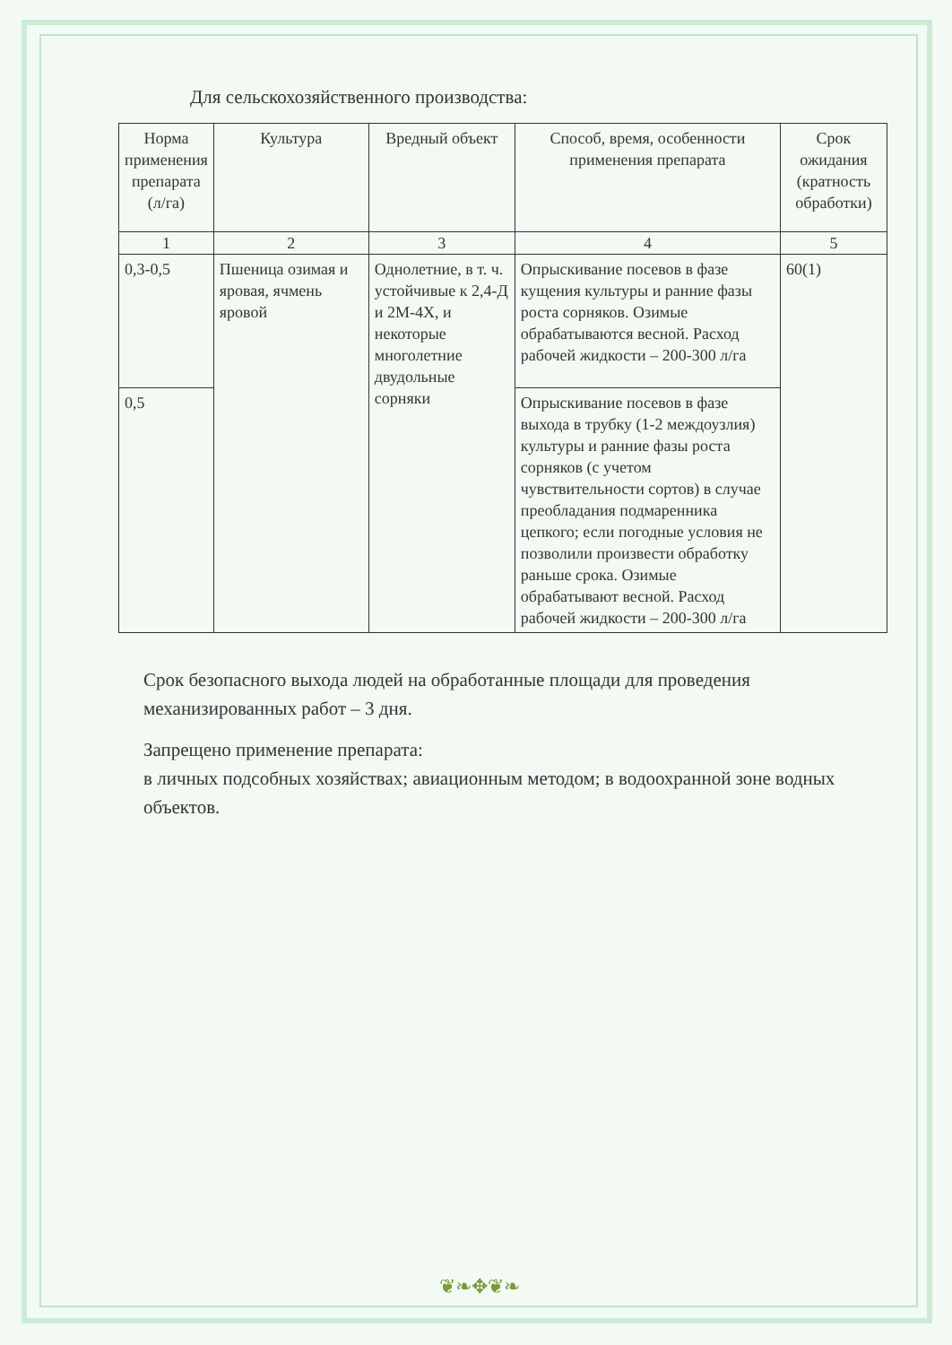Для сельскохозяйственного производства:
| Норма применения препарата (л/га) | Культура | Вредный объект | Способ, время, особенности применения препарата | Срок ожидания (кратность обработки) |
| --- | --- | --- | --- | --- |
| 1 | 2 | 3 | 4 | 5 |
| 0,3-0,5 | Пшеница озимая и яровая, ячмень яровой | Однолетние, в т. ч. устойчивые к 2,4-Д и 2М-4Х, и некоторые многолетние двудольные сорняки | Опрыскивание посевов в фазе кущения культуры и ранние фазы роста сорняков. Озимые обрабатываются весной. Расход рабочей жидкости – 200-300 л/га | 60(1) |
| 0,5 | | | Опрыскивание посевов в фазе выхода в трубку (1-2 междоузлия) культуры и ранние фазы роста сорняков (с учетом чувствительности сортов) в случае преобладания подмаренника цепкого; если погодные условия не позволили произвести обработку раньше срока. Озимые обрабатывают весной. Расход рабочей жидкости – 200-300 л/га | |
Срок безопасного выхода людей на обработанные площади для проведения механизированных работ – 3 дня.
Запрещено применение препарата:
в личных подсобных хозяйствах; авиационным методом; в водоохранной зоне водных объектов.
❦❧✥❦❧